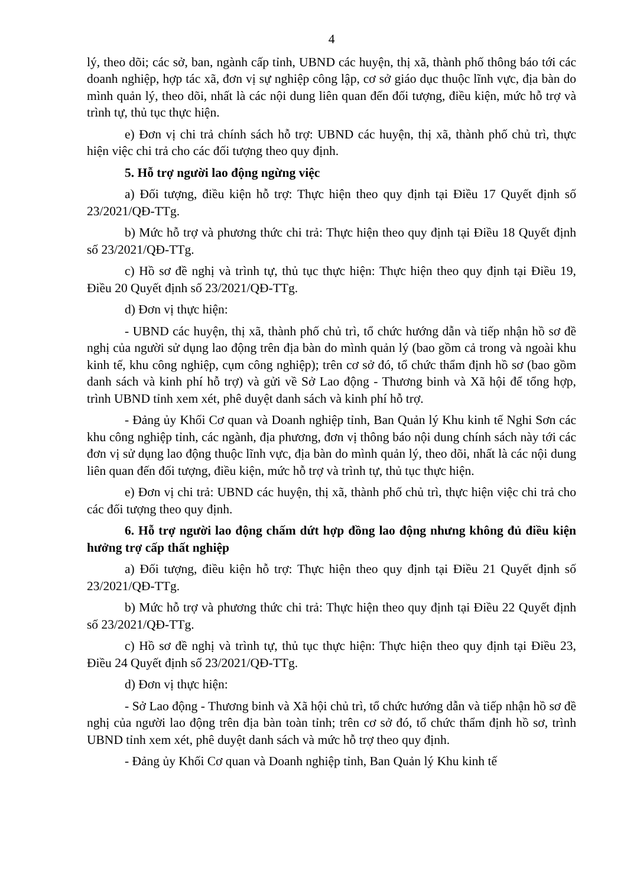4
lý, theo dõi; các sở, ban, ngành cấp tỉnh, UBND các huyện, thị xã, thành phố thông báo tới các doanh nghiệp, hợp tác xã, đơn vị sự nghiệp công lập, cơ sở giáo dục thuộc lĩnh vực, địa bàn do mình quản lý, theo dõi, nhất là các nội dung liên quan đến đối tượng, điều kiện, mức hỗ trợ và trình tự, thủ tục thực hiện.
e) Đơn vị chi trả chính sách hỗ trợ: UBND các huyện, thị xã, thành phố chủ trì, thực hiện việc chi trả cho các đối tượng theo quy định.
5. Hỗ trợ người lao động ngừng việc
a) Đối tượng, điều kiện hỗ trợ: Thực hiện theo quy định tại Điều 17 Quyết định số 23/2021/QĐ-TTg.
b) Mức hỗ trợ và phương thức chi trả: Thực hiện theo quy định tại Điều 18 Quyết định số 23/2021/QĐ-TTg.
c) Hồ sơ đề nghị và trình tự, thủ tục thực hiện: Thực hiện theo quy định tại Điều 19, Điều 20 Quyết định số 23/2021/QĐ-TTg.
d) Đơn vị thực hiện:
- UBND các huyện, thị xã, thành phố chủ trì, tổ chức hướng dẫn và tiếp nhận hồ sơ đề nghị của người sử dụng lao động trên địa bàn do mình quản lý (bao gồm cả trong và ngoài khu kinh tế, khu công nghiệp, cụm công nghiệp); trên cơ sở đó, tổ chức thẩm định hồ sơ (bao gồm danh sách và kinh phí hỗ trợ) và gửi về Sở Lao động - Thương binh và Xã hội để tổng hợp, trình UBND tỉnh xem xét, phê duyệt danh sách và kinh phí hỗ trợ.
- Đảng ủy Khối Cơ quan và Doanh nghiệp tỉnh, Ban Quản lý Khu kinh tế Nghi Sơn các khu công nghiệp tỉnh, các ngành, địa phương, đơn vị thông báo nội dung chính sách này tới các đơn vị sử dụng lao động thuộc lĩnh vực, địa bàn do mình quản lý, theo dõi, nhất là các nội dung liên quan đến đối tượng, điều kiện, mức hỗ trợ và trình tự, thủ tục thực hiện.
e) Đơn vị chi trả: UBND các huyện, thị xã, thành phố chủ trì, thực hiện việc chi trả cho các đối tượng theo quy định.
6. Hỗ trợ người lao động chấm dứt hợp đồng lao động nhưng không đủ điều kiện hưởng trợ cấp thất nghiệp
a) Đối tượng, điều kiện hỗ trợ: Thực hiện theo quy định tại Điều 21 Quyết định số 23/2021/QĐ-TTg.
b) Mức hỗ trợ và phương thức chi trả: Thực hiện theo quy định tại Điều 22 Quyết định số 23/2021/QĐ-TTg.
c) Hồ sơ đề nghị và trình tự, thủ tục thực hiện: Thực hiện theo quy định tại Điều 23, Điều 24 Quyết định số 23/2021/QĐ-TTg.
d) Đơn vị thực hiện:
- Sở Lao động - Thương binh và Xã hội chủ trì, tổ chức hướng dẫn và tiếp nhận hồ sơ đề nghị của người lao động trên địa bàn toàn tỉnh; trên cơ sở đó, tổ chức thẩm định hồ sơ, trình UBND tỉnh xem xét, phê duyệt danh sách và mức hỗ trợ theo quy định.
- Đảng ủy Khối Cơ quan và Doanh nghiệp tỉnh, Ban Quản lý Khu kinh tế